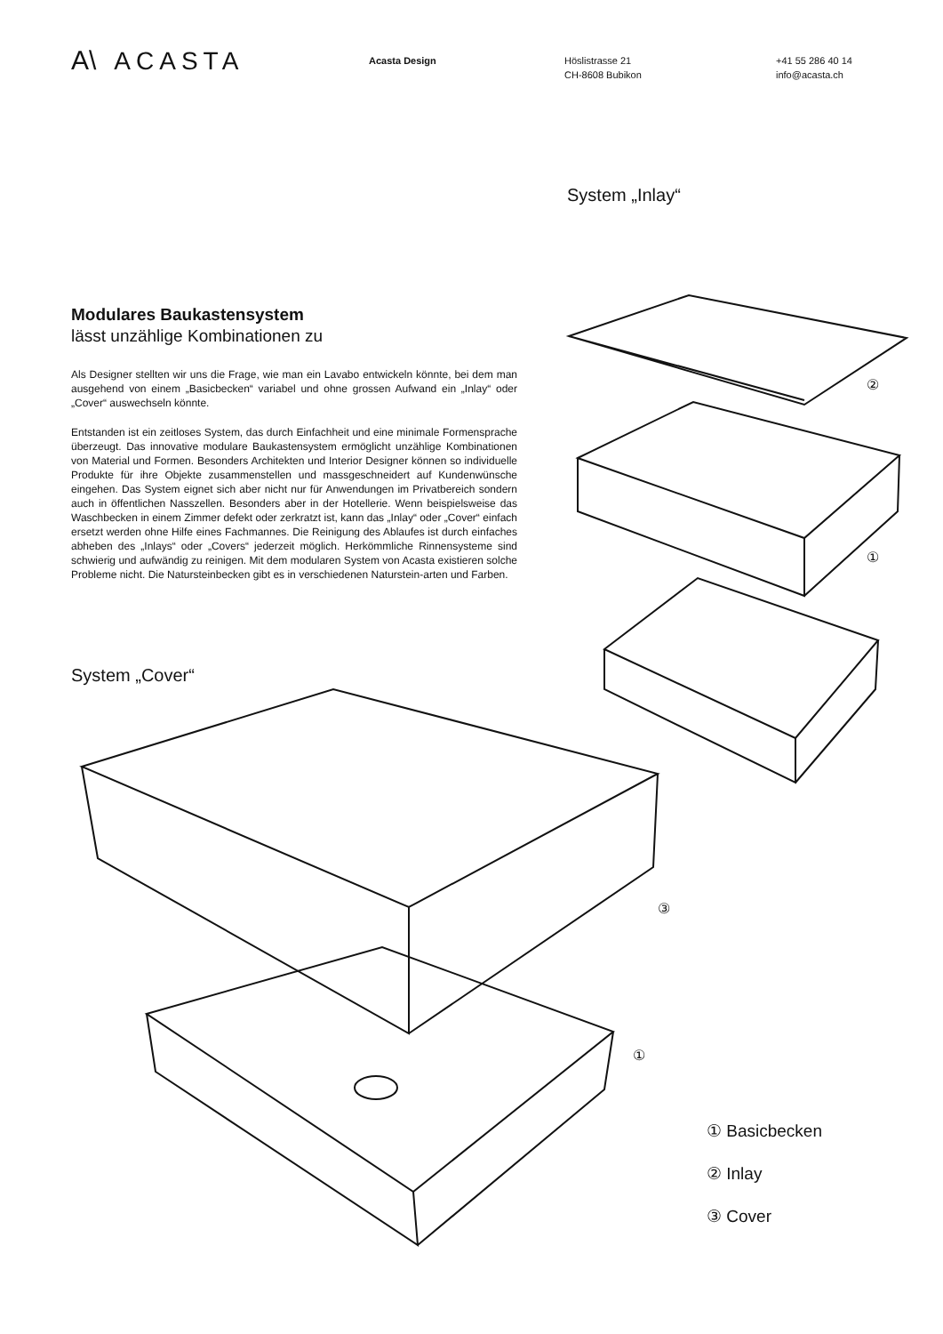A\ ACASTA
Acasta Design Höslistrasse 21
CH-8608 Bubikon
+41 55 286 40 14
info@acasta.ch
System „Inlay“
Modulares Baukastensystem
lässt unzählige Kombinationen zu
Als Designer stellten wir uns die Frage, wie man ein Lavabo entwickeln könnte, bei dem man ausgehend von einem „Basicbecken“ variabel und ohne grossen Aufwand ein „Inlay“ oder „Cover“ auswechseln könnte.
Entstanden ist ein zeitloses System, das durch Einfachheit und eine minimale Formensprache überzeugt. Das innovative modulare Baukastensystem ermöglicht unzählige Kombinationen von Material und Formen. Besonders Architekten und Interior Designer können so individuelle Produkte für ihre Objekte zusammenstellen und massgeschneidert auf Kundenwünsche eingehen. Das System eignet sich aber nicht nur für Anwendungen im Privatbereich sondern auch in öffentlichen Nasszellen. Besonders aber in der Hotellerie. Wenn beispielsweise das Waschbecken in einem Zimmer defekt oder zerkratzt ist, kann das „Inlay“ oder „Cover“ einfach ersetzt werden ohne Hilfe eines Fachmannes. Die Reinigung des Ablaufes ist durch einfaches abheben des „Inlays“ oder „Covers“ jederzeit möglich. Herkömmliche Rinnensysteme sind schwierig und aufwändig zu reinigen. Mit dem modularen System von Acasta existieren solche Probleme nicht. Die Natursteinbecken gibt es in verschiedenen Naturstein-arten und Farben.
System „Cover“
②
①
③
①
① Basicbecken
② Inlay
③ Cover